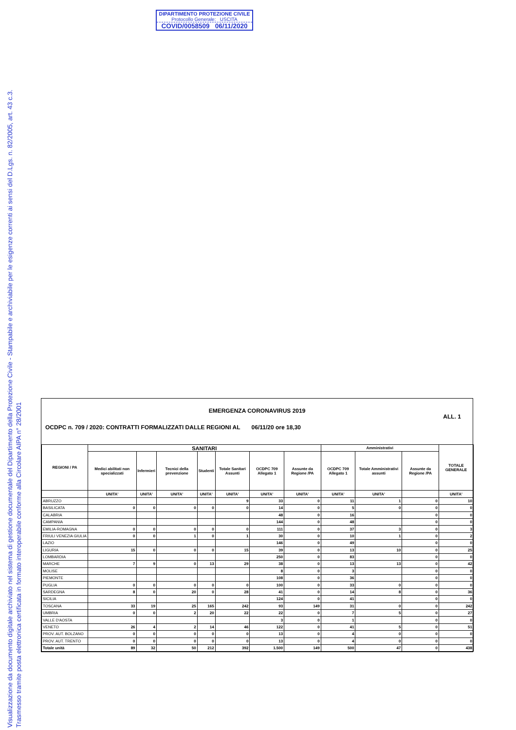Visualizzazione da documento digitale archiviato nel sistema di gestione documentale del Dipartimento della Protezione Civile - Stampabile e archiviabile per le esigenze correnti ai sensi del D.Lgs. n. 82/2005, art. 43 c.3.
Trasmesso tramite posta elettronica certificata in formato interoperabile conforme alla Circolare AIPA n° 28/2001
DIPARTIMENTO PROTEZIONE CIVILE
Protocollo Generale: USCITA
COVID/0058509 06/11/2020
EMERGENZA CORONAVIRUS 2019
ALL. 1
OCDPC n. 709 / 2020: CONTRATTI FORMALIZZATI DALLE REGIONI AL 06/11/20 ore 18,30
| REGIONI / PA | SANITARI | | | | | | | Amministrativi | | | TOTALE GENERALE |
| --- | --- | --- | --- | --- | --- | --- | --- | --- | --- | --- | --- |
| | Medici abilitati non specializzati | Infermieri | Tecnici della prevenzione | Studenti | Totale Sanitari Assunti | OCDPC 709 Allegato 1 | Assunte da Regione /PA | OCDPC 709 Allegato 1 | Totale Amministrativi assunti | Assunte da Regione /PA | |
| | UNITA' | UNITA' | UNITA' | UNITA' | UNITA' | UNITA' | UNITA' | UNITA' | UNITA' | | UNITA' |
| ABRUZZO | | | | | 9 | 33 | 0 | 11 | 1 | 0 | 10 |
| BASILICATA | 0 | 0 | 0 | 0 | 0 | 14 | 0 | 5 | 0 | 0 | 0 |
| CALABRIA | | | | | | 48 | 0 | 16 | | 0 | 0 |
| CAMPANIA | | | | | | 144 | 0 | 48 | | 0 | 0 |
| EMILIA-ROMAGNA | 0 | 0 | 0 | 0 | 0 | 111 | 0 | 37 | 3 | 0 | 3 |
| FRIULI VENEZIA GIULIA | 0 | 0 | 1 | 0 | 1 | 30 | 0 | 10 | 1 | 0 | 2 |
| LAZIO | | | | | | 146 | 0 | 49 | | 0 | 0 |
| LIGURIA | 15 | 0 | 0 | 0 | 15 | 39 | 0 | 13 | 10 | 0 | 25 |
| LOMBARDIA | | | | | | 250 | 0 | 83 | | 0 | 0 |
| MARCHE | 7 | 9 | 0 | 13 | 29 | 38 | 0 | 13 | 13 | 0 | 42 |
| MOLISE | | | | | | 8 | 0 | 3 | | 0 | 0 |
| PIEMONTE | | | | | | 108 | 0 | 36 | | 0 | 0 |
| PUGLIA | 0 | 0 | 0 | 0 | 0 | 100 | 0 | 33 | 0 | 0 | 0 |
| SARDEGNA | 8 | 0 | 20 | 0 | 28 | 41 | 0 | 14 | 8 | 0 | 36 |
| SICILIA | | | | | | 124 | 0 | 41 | | 0 | 0 |
| TOSCANA | 33 | 19 | 25 | 165 | 242 | 93 | 149 | 31 | 0 | 0 | 242 |
| UMBRIA | 0 | 0 | 2 | 20 | 22 | 22 | 0 | 7 | 5 | 0 | 27 |
| VALLE D'AOSTA | | | | | | 3 | 0 | 1 | | 0 | 0 |
| VENETO | 26 | 4 | 2 | 14 | 46 | 122 | 0 | 41 | 5 | 0 | 51 |
| PROV. AUT. BOLZANO | 0 | 0 | 0 | 0 | 0 | 13 | 0 | 4 | 0 | 0 | 0 |
| PROV. AUT. TRENTO | 0 | 0 | 0 | 0 | 0 | 13 | 0 | 4 | 0 | 0 | 0 |
| Totale unità | 89 | 32 | 50 | 212 | 392 | 1.500 | 149 | 500 | 47 | 0 | 438 |